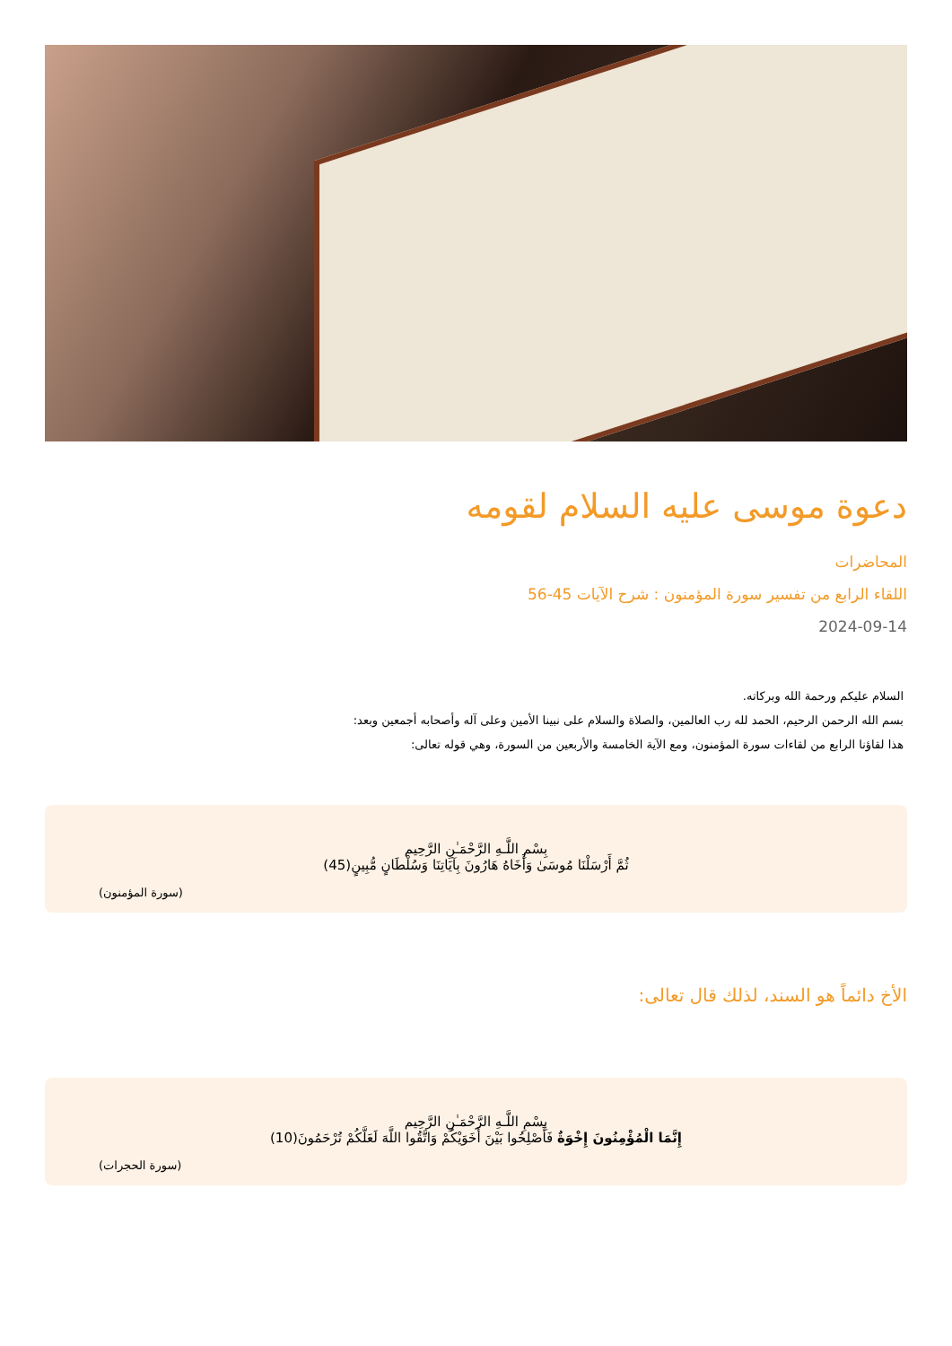دعوة موسى عليه السلام لقومه
المحاضرات
اللقاء الرابع من تفسير سورة المؤمنون : شرح الآيات 45-56
2024-09-14
السلام عليكم ورحمة الله وبركاته.
بسم الله الرحمن الرحيم، الحمد لله رب العالمين، والصلاة والسلام على نبينا الأمين وعلى آله وأصحابه أجمعين وبعد:
هذا لقاؤنا الرابع من لقاءات سورة المؤمنون، ومع الآية الخامسة والأربعين من السورة، وهي قوله تعالى:
بِسْمِ اللَّـهِ الرَّحْمَـٰنِ الرَّحِيم
ثُمَّ أَرْسَلْنَا مُوسَىٰ وَأَخَاهُ هَارُونَ بِآيَاتِنَا وَسُلْطَانٍ مُّبِينٍ(45)
(سورة المؤمنون)
الأخ دائماً هو السند، لذلك قال تعالى:
بِسْمِ اللَّـهِ الرَّحْمَـٰنِ الرَّحِيم
إِنَّمَا الْمُؤْمِنُونَ إِخْوَةٌ فَأَصْلِحُوا بَيْنَ أَخَوَيْكُمْ وَاتَّقُوا اللَّهَ لَعَلَّكُمْ تُرْحَمُونَ(10)
(سورة الحجرات)